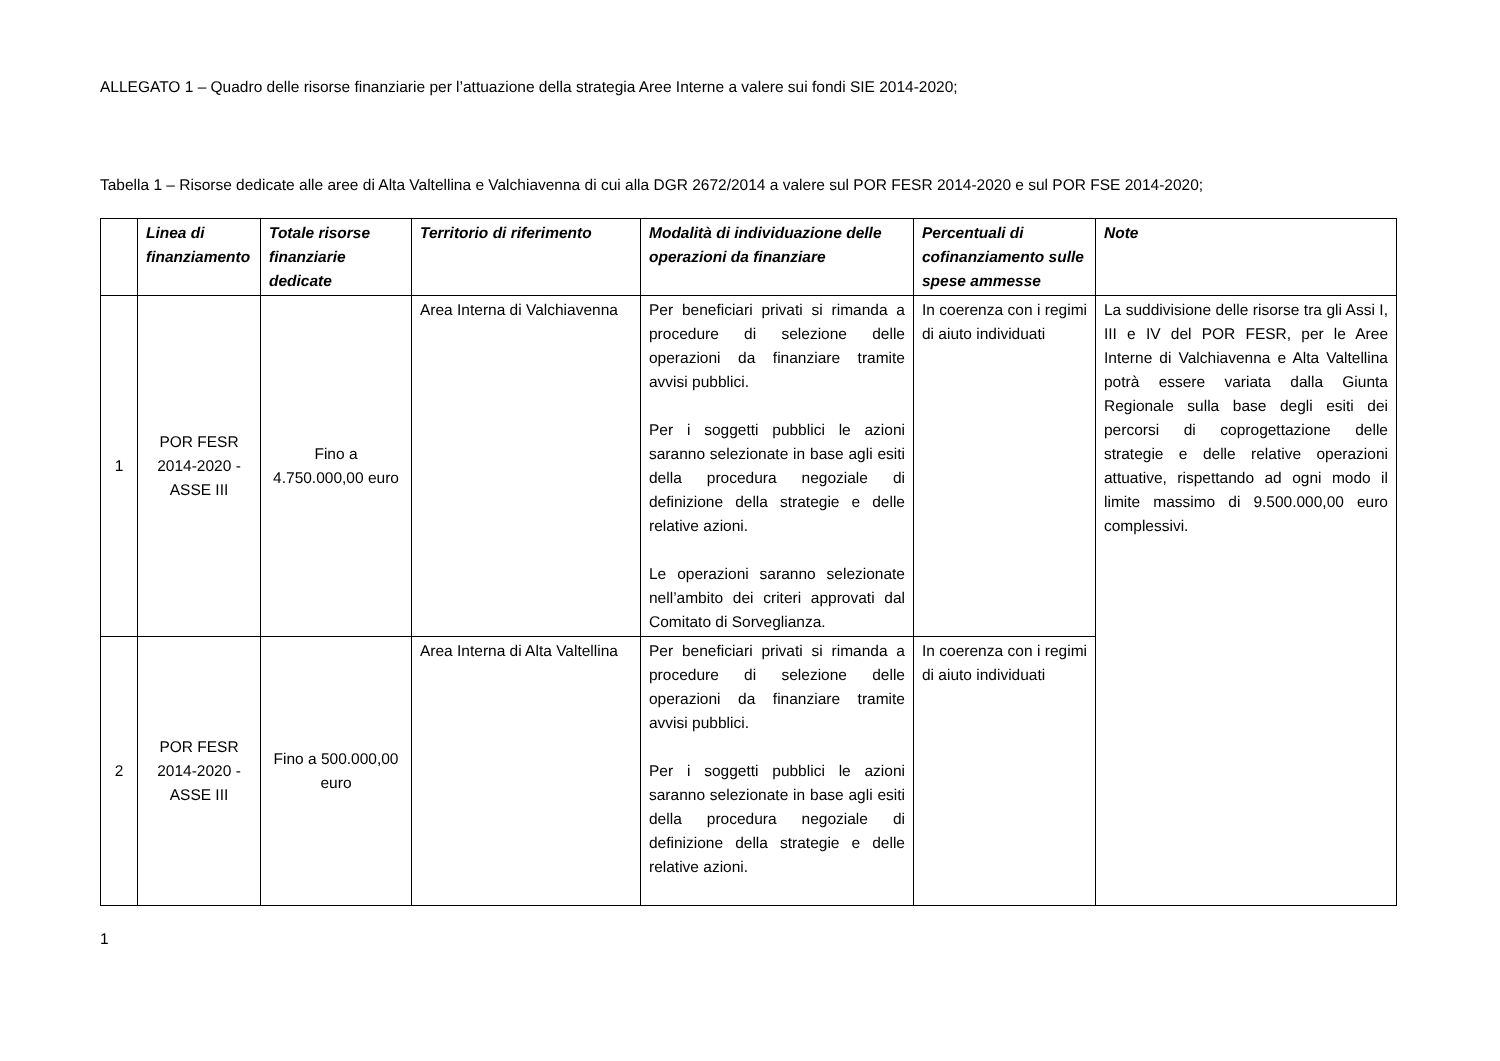ALLEGATO 1 – Quadro delle risorse finanziarie per l’attuazione della strategia Aree Interne a valere sui fondi SIE 2014-2020;
Tabella 1 – Risorse dedicate alle aree di Alta Valtellina e Valchiavenna di cui alla DGR 2672/2014 a valere sul POR FESR 2014-2020 e sul POR FSE 2014-2020;
| | Linea di finanziamento | Totale risorse finanziarie dedicate | Territorio di riferimento | Modalità di individuazione delle operazioni da finanziare | Percentuali di cofinanziamento sulle spese ammesse | Note |
| --- | --- | --- | --- | --- | --- | --- |
| 1 | POR FESR 2014-2020 - ASSE III | Fino a 4.750.000,00 euro | Area Interna di Valchiavenna | Per beneficiari privati si rimanda a procedure di selezione delle operazioni da finanziare tramite avvisi pubblici. Per i soggetti pubblici le azioni saranno selezionate in base agli esiti della procedura negoziale di definizione della strategie e delle relative azioni. Le operazioni saranno selezionate nell’ambito dei criteri approvati dal Comitato di Sorveglianza. | In coerenza con i regimi di aiuto individuati | La suddivisione delle risorse tra gli Assi I, III e IV del POR FESR, per le Aree Interne di Valchiavenna e Alta Valtellina potrà essere variata dalla Giunta Regionale sulla base degli esiti dei percorsi di coprogettazione delle strategie e delle relative operazioni attuative, rispettando ad ogni modo il limite massimo di 9.500.000,00 euro complessivi. |
| 2 | POR FESR 2014-2020 - ASSE III | Fino a 500.000,00 euro | Area Interna di Alta Valtellina | Per beneficiari privati si rimanda a procedure di selezione delle operazioni da finanziare tramite avvisi pubblici. Per i soggetti pubblici le azioni saranno selezionate in base agli esiti della procedura negoziale di definizione della strategie e delle relative azioni. | In coerenza con i regimi di aiuto individuati | |
1